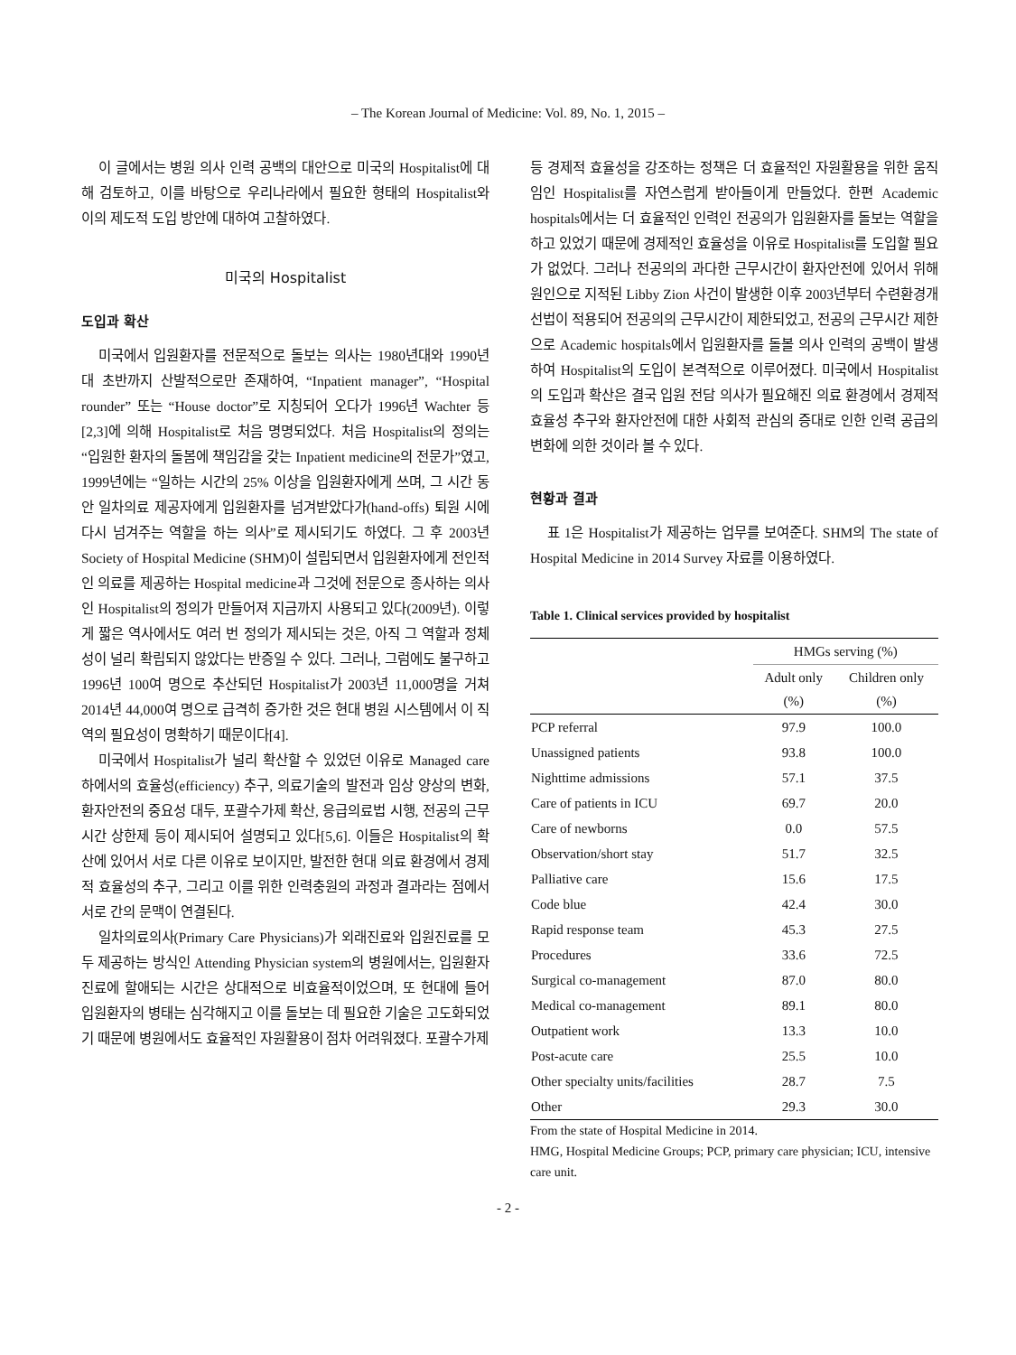– The Korean Journal of Medicine: Vol. 89, No. 1, 2015 –
이 글에서는 병원 의사 인력 공백의 대안으로 미국의 Hospitalist에 대해 검토하고, 이를 바탕으로 우리나라에서 필요한 형태의 Hospitalist와 이의 제도적 도입 방안에 대하여 고찰하였다.
미국의 Hospitalist
도입과 확산
미국에서 입원환자를 전문적으로 돌보는 의사는 1980년대와 1990년대 초반까지 산발적으로만 존재하여, “Inpatient manager”, “Hospital rounder” 또는 “House doctor”로 지칭되어 오다가 1996년 Wachter 등[2,3]에 의해 Hospitalist로 처음 명명되었다. 처음 Hospitalist의 정의는 “입원한 환자의 돌봄에 책임감을 갖는 Inpatient medicine의 전문가”였고, 1999년에는 “일하는 시간의 25% 이상을 입원환자에게 쓰며, 그 시간 동안 일차의료 제공자에게 입원환자를 넘겨받았다가(hand-offs) 퇴원 시에 다시 넘겨주는 역할을 하는 의사”로 제시되기도 하였다. 그 후 2003년 Society of Hospital Medicine (SHM)이 설립되면서 입원환자에게 전인적인 의료를 제공하는 Hospital medicine과 그것에 전문으로 종사하는 의사인 Hospitalist의 정의가 만들어져 지금까지 사용되고 있다(2009년). 이렇게 짧은 역사에서도 여러 번 정의가 제시되는 것은, 아직 그 역할과 정체성이 널리 확립되지 않았다는 반증일 수 있다. 그러나, 그럼에도 불구하고 1996년 100여 명으로 추산되던 Hospitalist가 2003년 11,000명을 거쳐 2014년 44,000여 명으로 급격히 증가한 것은 현대 병원 시스템에서 이 직역의 필요성이 명확하기 때문이다[4].
미국에서 Hospitalist가 널리 확산할 수 있었던 이유로 Managed care하에서의 효율성(efficiency) 추구, 의료기술의 발전과 임상 양상의 변화, 환자안전의 중요성 대두, 포괄수가제 확산, 응급의료법 시행, 전공의 근무시간 상한제 등이 제시되어 설명되고 있다[5,6]. 이들은 Hospitalist의 확산에 있어서 서로 다른 이유로 보이지만, 발전한 현대 의료 환경에서 경제적 효율성의 추구, 그리고 이를 위한 인력충원의 과정과 결과라는 점에서 서로 간의 문맥이 연결된다.
일차의료의사(Primary Care Physicians)가 외래진료와 입원진료를 모두 제공하는 방식인 Attending Physician system의 병원에서는, 입원환자 진료에 할애되는 시간은 상대적으로 비효율적이었으며, 또 현대에 들어 입원환자의 병태는 심각해지고 이를 돌보는 데 필요한 기술은 고도화되었기 때문에 병원에서도 효율적인 자원활용이 점차 어려워졌다. 포괄수가제
등 경제적 효율성을 강조하는 정책은 더 효율적인 자원활용을 위한 움직임인 Hospitalist를 자연스럽게 받아들이게 만들었다. 한편 Academic hospitals에서는 더 효율적인 인력인 전공의가 입원환자를 돌보는 역할을 하고 있었기 때문에 경제적인 효율성을 이유로 Hospitalist를 도입할 필요가 없었다. 그러나 전공의의 과다한 근무시간이 환자안전에 있어서 위해원인으로 지적된 Libby Zion 사건이 발생한 이후 2003년부터 수련환경개선법이 적용되어 전공의의 근무시간이 제한되었고, 전공의 근무시간 제한으로 Academic hospitals에서 입원환자를 돌볼 의사 인력의 공백이 발생하여 Hospitalist의 도입이 본격적으로 이루어졌다. 미국에서 Hospitalist의 도입과 확산은 결국 입원 전담 의사가 필요해진 의료 환경에서 경제적 효율성 추구와 환자안전에 대한 사회적 관심의 증대로 인한 인력 공급의 변화에 의한 것이라 볼 수 있다.
현황과 결과
표 1은 Hospitalist가 제공하는 업무를 보여준다. SHM의 The state of Hospital Medicine in 2014 Survey 자료를 이용하였다.
Table 1. Clinical services provided by hospitalist
| | HMGs serving (%) | |
| --- | --- | --- |
| | Adult only (%) | Children only (%) |
| PCP referral | 97.9 | 100.0 |
| Unassigned patients | 93.8 | 100.0 |
| Nighttime admissions | 57.1 | 37.5 |
| Care of patients in ICU | 69.7 | 20.0 |
| Care of newborns | 0.0 | 57.5 |
| Observation/short stay | 51.7 | 32.5 |
| Palliative care | 15.6 | 17.5 |
| Code blue | 42.4 | 30.0 |
| Rapid response team | 45.3 | 27.5 |
| Procedures | 33.6 | 72.5 |
| Surgical co-management | 87.0 | 80.0 |
| Medical co-management | 89.1 | 80.0 |
| Outpatient work | 13.3 | 10.0 |
| Post-acute care | 25.5 | 10.0 |
| Other specialty units/facilities | 28.7 | 7.5 |
| Other | 29.3 | 30.0 |
From the state of Hospital Medicine in 2014.
HMG, Hospital Medicine Groups; PCP, primary care physician; ICU, intensive care unit.
- 2 -